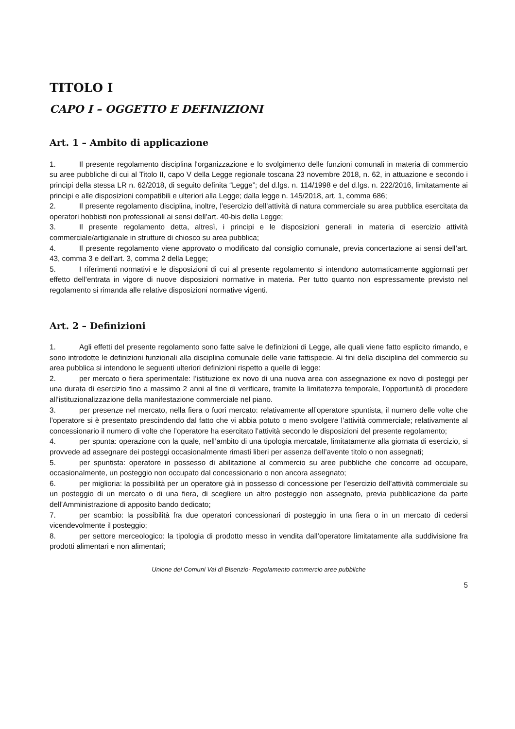TITOLO I
CAPO I – OGGETTO E DEFINIZIONI
Art. 1 – Ambito di applicazione
1. Il presente regolamento disciplina l'organizzazione e lo svolgimento delle funzioni comunali in materia di commercio su aree pubbliche di cui al Titolo II, capo V della Legge regionale toscana 23 novembre 2018, n. 62, in attuazione e secondo i principi della stessa LR n. 62/2018, di seguito definita “Legge”; del d.lgs. n. 114/1998 e del d.lgs. n. 222/2016, limitatamente ai principi e alle disposizioni compatibili e ulteriori alla Legge; dalla legge n. 145/2018, art. 1, comma 686;
2. Il presente regolamento disciplina, inoltre, l’esercizio dell’attività di natura commerciale su area pubblica esercitata da operatori hobbisti non professionali ai sensi dell’art. 40-bis della Legge;
3. Il presente regolamento detta, altresì, i principi e le disposizioni generali in materia di esercizio attività commerciale/artigianale in strutture di chiosco su area pubblica;
4. Il presente regolamento viene approvato o modificato dal consiglio comunale, previa concertazione ai sensi dell’art. 43, comma 3 e dell'art. 3, comma 2 della Legge;
5. I riferimenti normativi e le disposizioni di cui al presente regolamento si intendono automaticamente aggiornati per effetto dell’entrata in vigore di nuove disposizioni normative in materia. Per tutto quanto non espressamente previsto nel regolamento si rimanda alle relative disposizioni normative vigenti.
Art. 2 – Definizioni
1. Agli effetti del presente regolamento sono fatte salve le definizioni di Legge, alle quali viene fatto esplicito rimando, e sono introdotte le definizioni funzionali alla disciplina comunale delle varie fattispecie. Ai fini della disciplina del commercio su area pubblica si intendono le seguenti ulteriori definizioni rispetto a quelle di legge:
2. per mercato o fiera sperimentale: l’istituzione ex novo di una nuova area con assegnazione ex novo di posteggi per una durata di esercizio fino a massimo 2 anni al fine di verificare, tramite la limitatezza temporale, l’opportunità di procedere all’istituzionalizzazione della manifestazione commerciale nel piano.
3. per presenze nel mercato, nella fiera o fuori mercato: relativamente all’operatore spuntista, il numero delle volte che l’operatore si è presentato prescindendo dal fatto che vi abbia potuto o meno svolgere l’attività commerciale; relativamente al concessionario il numero di volte che l’operatore ha esercitato l’attività secondo le disposizioni del presente regolamento;
4. per spunta: operazione con la quale, nell’ambito di una tipologia mercatale, limitatamente alla giornata di esercizio, si provvede ad assegnare dei posteggi occasionalmente rimasti liberi per assenza dell’avente titolo o non assegnati;
5. per spuntista: operatore in possesso di abilitazione al commercio su aree pubbliche che concorre ad occupare, occasionalmente, un posteggio non occupato dal concessionario o non ancora assegnato;
6. per miglioria: la possibilità per un operatore già in possesso di concessione per l’esercizio dell’attività commerciale su un posteggio di un mercato o di una fiera, di scegliere un altro posteggio non assegnato, previa pubblicazione da parte dell’Amministrazione di apposito bando dedicato;
7. per scambio: la possibilità fra due operatori concessionari di posteggio in una fiera o in un mercato di cedersi vicendevolmente il posteggio;
8. per settore merceologico: la tipologia di prodotto messo in vendita dall’operatore limitatamente alla suddivisione fra prodotti alimentari e non alimentari;
Unione dei Comuni Val di Bisenzio- Regolamento commercio aree pubbliche
5